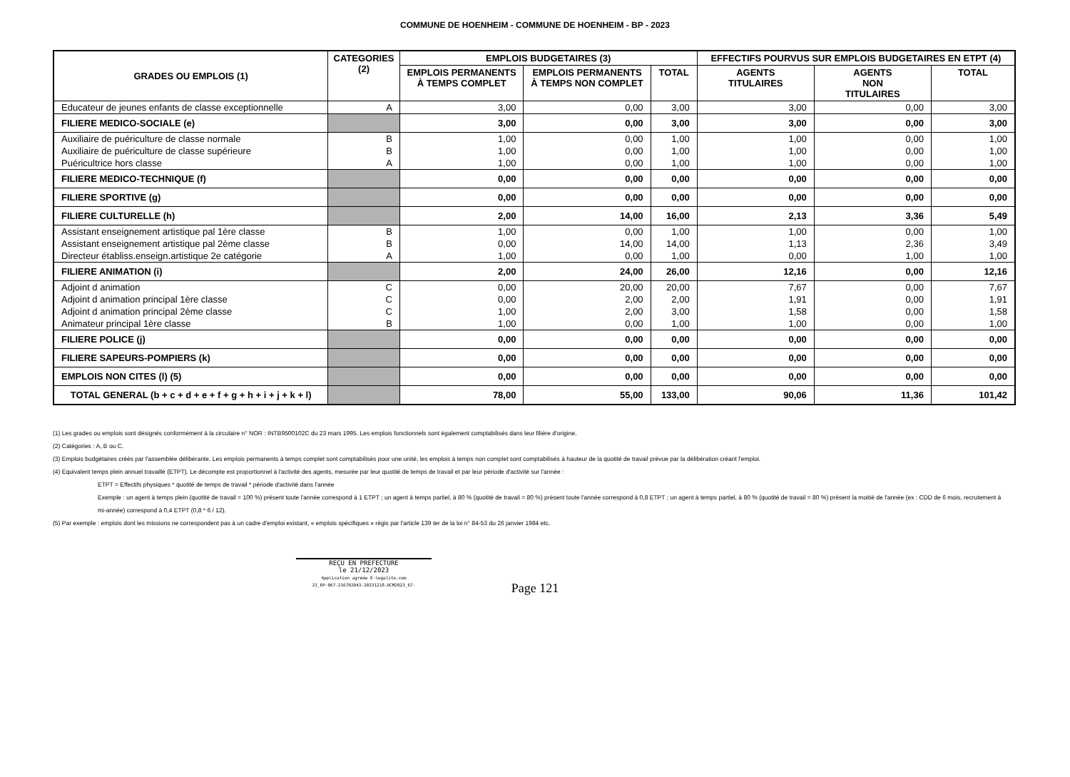COMMUNE DE HOENHEIM - COMMUNE DE HOENHEIM - BP - 2023
| GRADES OU EMPLOIS (1) | CATEGORIES (2) | EMPLOIS BUDGETAIRES (3) | | | EFFECTIFS POURVUS SUR EMPLOIS BUDGETAIRES EN ETPT (4) | | |
| --- | --- | --- | --- | --- | --- | --- | --- |
| | | EMPLOIS PERMANENTS À TEMPS COMPLET | EMPLOIS PERMANENTS À TEMPS NON COMPLET | TOTAL | AGENTS TITULAIRES | AGENTS NON TITULAIRES | TOTAL |
| Educateur de jeunes enfants de classe exceptionnelle | A | 3,00 | 0,00 | 3,00 | 3,00 | 0,00 | 3,00 |
| FILIERE MEDICO-SOCIALE (e) | | 3,00 | 0,00 | 3,00 | 3,00 | 0,00 | 3,00 |
| Auxiliaire de puériculture de classe normale | B | 1,00 | 0,00 | 1,00 | 1,00 | 0,00 | 1,00 |
| Auxiliaire de puériculture de classe supérieure | B | 1,00 | 0,00 | 1,00 | 1,00 | 0,00 | 1,00 |
| Puéricultrice hors classe | A | 1,00 | 0,00 | 1,00 | 1,00 | 0,00 | 1,00 |
| FILIERE MEDICO-TECHNIQUE (f) | | 0,00 | 0,00 | 0,00 | 0,00 | 0,00 | 0,00 |
| FILIERE SPORTIVE (g) | | 0,00 | 0,00 | 0,00 | 0,00 | 0,00 | 0,00 |
| FILIERE CULTURELLE (h) | | 2,00 | 14,00 | 16,00 | 2,13 | 3,36 | 5,49 |
| Assistant enseignement artistique pal 1ère classe | B | 1,00 | 0,00 | 1,00 | 1,00 | 0,00 | 1,00 |
| Assistant enseignement artistique pal 2ème classe | B | 0,00 | 14,00 | 14,00 | 1,13 | 2,36 | 3,49 |
| Directeur établiss.enseign.artistique 2e catégorie | A | 1,00 | 0,00 | 1,00 | 0,00 | 1,00 | 1,00 |
| FILIERE ANIMATION (i) | | 2,00 | 24,00 | 26,00 | 12,16 | 0,00 | 12,16 |
| Adjoint d animation | C | 0,00 | 20,00 | 20,00 | 7,67 | 0,00 | 7,67 |
| Adjoint d animation principal 1ère classe | C | 0,00 | 2,00 | 2,00 | 1,91 | 0,00 | 1,91 |
| Adjoint d animation principal 2ème classe | C | 1,00 | 2,00 | 3,00 | 1,58 | 0,00 | 1,58 |
| Animateur principal 1ère classe | B | 1,00 | 0,00 | 1,00 | 1,00 | 0,00 | 1,00 |
| FILIERE POLICE (j) | | 0,00 | 0,00 | 0,00 | 0,00 | 0,00 | 0,00 |
| FILIERE SAPEURS-POMPIERS (k) | | 0,00 | 0,00 | 0,00 | 0,00 | 0,00 | 0,00 |
| EMPLOIS NON CITES (l) (5) | | 0,00 | 0,00 | 0,00 | 0,00 | 0,00 | 0,00 |
| TOTAL GENERAL (b + c + d + e + f + g + h + i + j + k + l) | | 78,00 | 55,00 | 133,00 | 90,06 | 11,36 | 101,42 |
(1) Les grades ou emplois sont désignés conformément à la circulaire n° NOR : INTB9500102C du 23 mars 1995. Les emplois fonctionnels sont également comptabilisés dans leur filière d'origine.
(2) Catégories : A, B ou C.
(3) Emplois budgétaires créés par l'assemblée délibérante. Les emplois permanents à temps complet sont comptabilisés pour une unité, les emplois à temps non complet sont comptabilisés à hauteur de la quotité de travail prévue par la délibération créant l'emploi.
(4) Equivalent temps plein annuel travaillé (ETPT). Le décompte est proportionnel à l'activité des agents, mesurée par leur quotité de temps de travail et par leur période d'activité sur l'année :
ETPT = Effectifs physiques * quotité de temps de travail * période d'activité dans l'année
Exemple : un agent à temps plein (quotité de travail = 100 %) présent toute l'année correspond à 1 ETPT ; un agent à temps partiel, à 80 % (quotité de travail = 80 %) présent toute l'année correspond à 0,8 ETPT ; un agent à temps partiel, à 80 % (quotité de travail = 80 %) présent la moitié de l'année (ex : CDD de 6 mois, recrutement à mi-année) correspond à 0,4 ETPT (0,8 * 6 / 12).
(5) Par exemple : emplois dont les missions ne correspondent pas à un cadre d'emploi existant, « emplois spécifiques » régis par l'article 139 ter de la loi n° 84-53 du 26 janvier 1984 etc.
REÇU EN PREFECTURE
le 21/12/2023
Application agréée E-legalite.com
21_RP-067-216702043-20231218-DCM2023_67-
Page 121